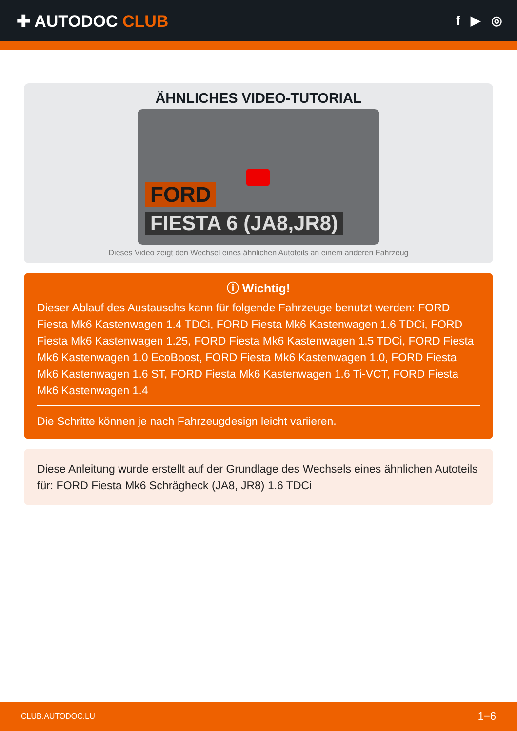✚ AUTODOC CLUB
f ▶ ◎
ÄHNLICHES VIDEO-TUTORIAL
FORD
FIESTA 6 (JA8,JR8)
Dieses Video zeigt den Wechsel eines ähnlichen Autoteils an einem anderen Fahrzeug
ⓘ Wichtig!
Dieser Ablauf des Austauschs kann für folgende Fahrzeuge benutzt werden: FORD Fiesta Mk6 Kastenwagen 1.4 TDCi, FORD Fiesta Mk6 Kastenwagen 1.6 TDCi, FORD Fiesta Mk6 Kastenwagen 1.25, FORD Fiesta Mk6 Kastenwagen 1.5 TDCi, FORD Fiesta Mk6 Kastenwagen 1.0 EcoBoost, FORD Fiesta Mk6 Kastenwagen 1.0, FORD Fiesta Mk6 Kastenwagen 1.6 ST, FORD Fiesta Mk6 Kastenwagen 1.6 Ti-VCT, FORD Fiesta Mk6 Kastenwagen 1.4
Die Schritte können je nach Fahrzeugdesign leicht variieren.
Diese Anleitung wurde erstellt auf der Grundlage des Wechsels eines ähnlichen Autoteils für: FORD Fiesta Mk6 Schrägheck (JA8, JR8) 1.6 TDCi
CLUB.AUTODOC.LU 1−6